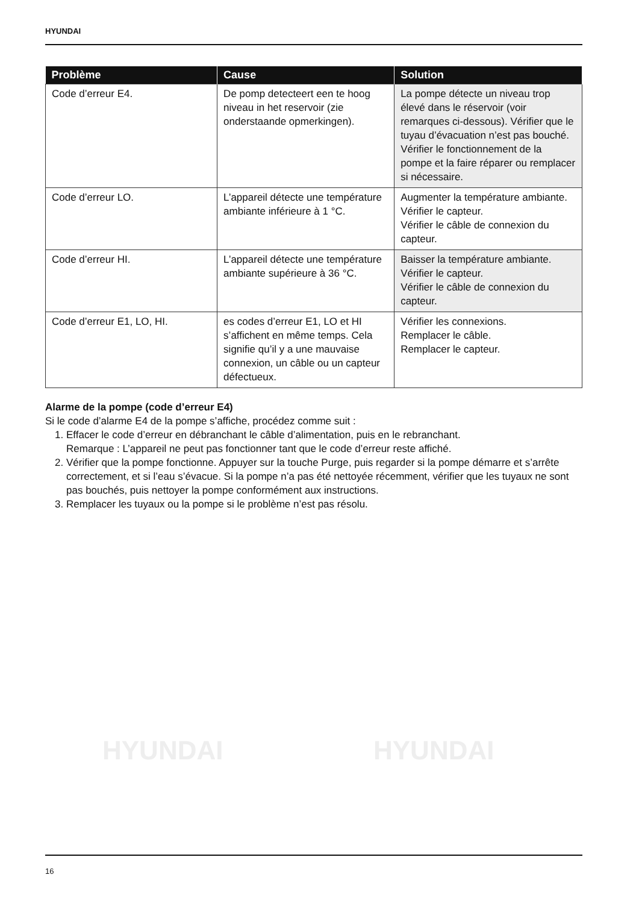HYUNDAI
HYUNDAI HYUNDAI
| Problème | Cause | Solution |
| --- | --- | --- |
| Code d’erreur E4. | De pomp detecteert een te hoog niveau in het reservoir (zie onderstaande opmerkingen). | La pompe détecte un niveau trop élevé dans le réservoir (voir remarques ci-dessous). Vérifier que le tuyau d’évacuation n’est pas bouché. Vérifier le fonctionnement de la pompe et la faire réparer ou remplacer si nécessaire. |
| Code d’erreur LO. | L’appareil détecte une température ambiante inférieure à 1 °C. | Augmenter la température ambiante. Vérifier le capteur. Vérifier le câble de connexion du capteur. |
| Code d’erreur HI. | L’appareil détecte une température ambiante supérieure à 36 °C. | Baisser la température ambiante. Vérifier le capteur. Vérifier le câble de connexion du capteur. |
| Code d’erreur E1, LO, HI. | es codes d’erreur E1, LO et HI s’affichent en même temps. Cela signifie qu’il y a une mauvaise connexion, un câble ou un capteur défectueux. | Vérifier les connexions. Remplacer le câble. Remplacer le capteur. |
Alarme de la pompe (code d’erreur E4)
Si le code d’alarme E4 de la pompe s’affiche, procédez comme suit :
1. Effacer le code d’erreur en débranchant le câble d’alimentation, puis en le rebranchant.
Remarque : L’appareil ne peut pas fonctionner tant que le code d’erreur reste affiché.
2. Vérifier que la pompe fonctionne. Appuyer sur la touche Purge, puis regarder si la pompe démarre et s’arrête correctement, et si l’eau s’évacue. Si la pompe n’a pas été nettoyée récemment, vérifier que les tuyaux ne sont pas bouchés, puis nettoyer la pompe conformément aux instructions.
3. Remplacer les tuyaux ou la pompe si le problème n’est pas résolu.
16